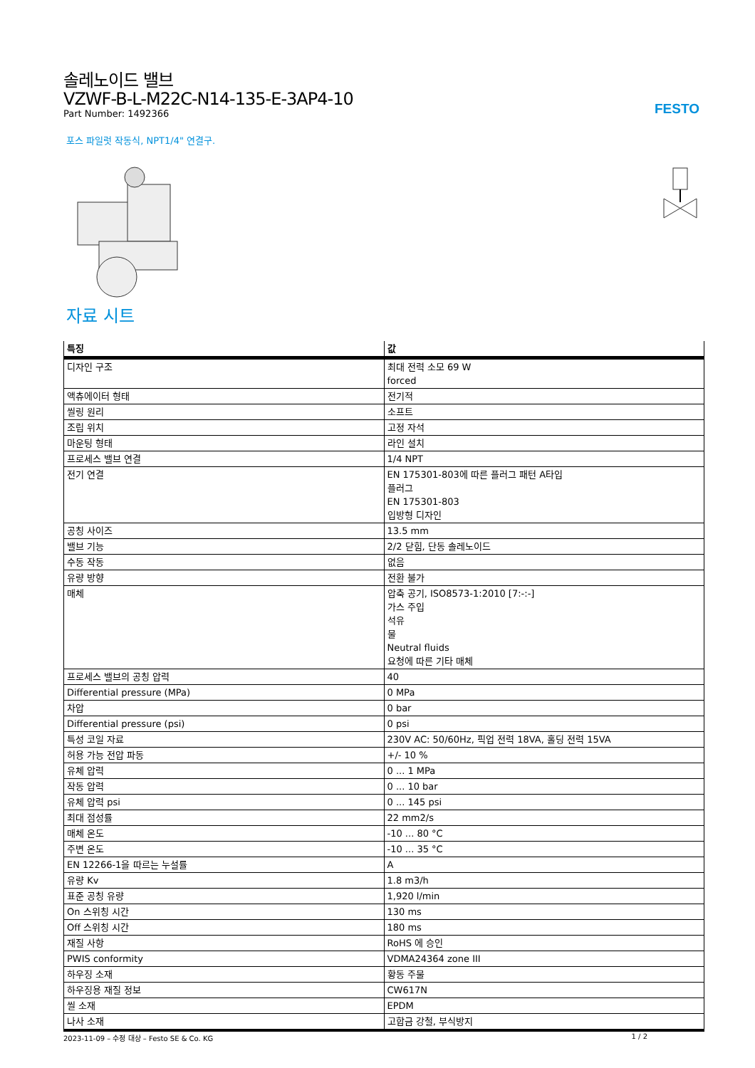FESTO
솔레노이드 밸브
VZWF-B-L-M22C-N14-135-E-3AP4-10
Part Number: 1492366
포스 파일럿 작동식, NPT1/4" 연결구.
자료 시트
| 특징 | 값 |
| --- | --- |
| 디자인 구조 | 최대 전력 소모 69 W forced |
| 액츄에이터 형태 | 전기적 |
| 씰링 원리 | 소프트 |
| 조립 위치 | 고정 자석 |
| 마운팅 형태 | 라인 설치 |
| 프로세스 밸브 연결 | 1/4 NPT |
| 전기 연결 | EN 175301-803에 따른 플러그 패턴 A타입 플러그 EN 175301-803 입방형 디자인 |
| 공칭 사이즈 | 13.5 mm |
| 밸브 기능 | 2/2 닫힘, 단동 솔레노이드 |
| 수동 작동 | 없음 |
| 유량 방향 | 전환 불가 |
| 매체 | 압축 공기, ISO8573-1:2010 [7:-:-] 가스 주입 석유 물 Neutral fluids 요청에 따른 기타 매체 |
| 프로세스 밸브의 공칭 압력 | 40 |
| Differential pressure (MPa) | 0 MPa |
| 차압 | 0 bar |
| Differential pressure (psi) | 0 psi |
| 특성 코일 자료 | 230V AC: 50/60Hz, 픽업 전력 18VA, 홀딩 전력 15VA |
| 허용 가능 전압 파동 | +/- 10 % |
| 유체 압력 | 0 ... 1 MPa |
| 작동 압력 | 0 ... 10 bar |
| 유체 압력 psi | 0 ... 145 psi |
| 최대 점성률 | 22 mm2/s |
| 매체 온도 | -10 ... 80 °C |
| 주변 온도 | -10 ... 35 °C |
| EN 12266-1을 따르는 누설률 | A |
| 유량 Kv | 1.8 m3/h |
| 표준 공칭 유량 | 1,920 l/min |
| On 스위칭 시간 | 130 ms |
| Off 스위칭 시간 | 180 ms |
| 재질 사항 | RoHS 에 승인 |
| PWIS conformity | VDMA24364 zone III |
| 하우징 소재 | 황동 주물 |
| 하우징용 재질 정보 | CW617N |
| 씰 소재 | EPDM |
| 나사 소재 | 고합금 강철, 부식방지 |
2023-11-09 – 수정 대상 – Festo SE & Co. KG 1 / 2